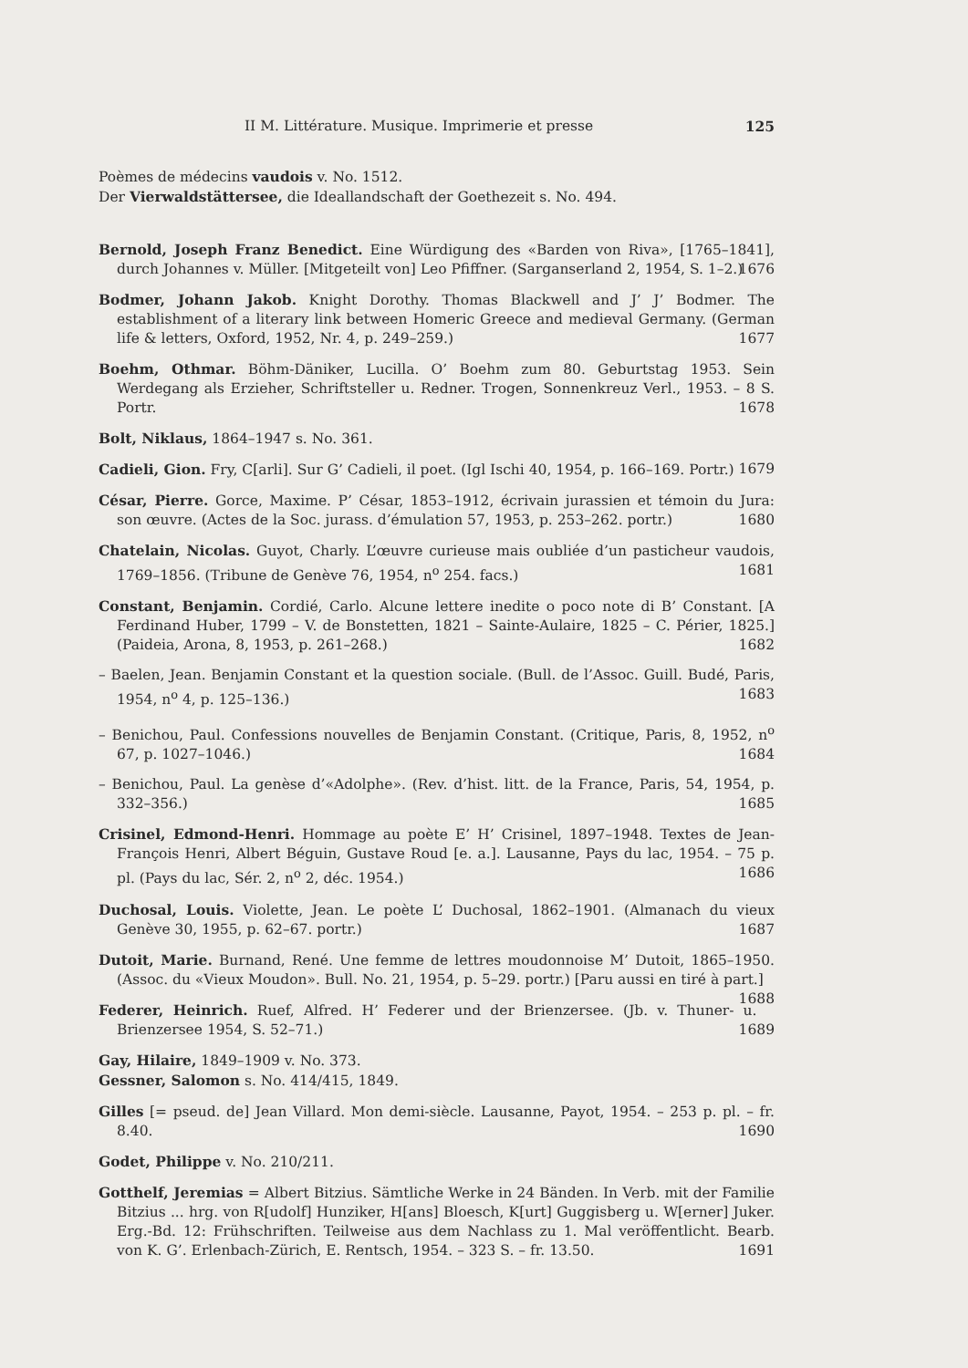II M. Littérature. Musique. Imprimerie et presse 125
Poèmes de médecins vaudois v. No. 1512.
Der Vierwaldstättersee, die Ideallandschaft der Goethezeit s. No. 494.
Bernold, Joseph Franz Benedict. Eine Würdigung des «Barden von Riva», [1765–1841], durch Johannes v. Müller. [Mitgeteilt von] Leo Pfiffner. (Sarganserland 2, 1954, S. 1–2.) 1676
Bodmer, Johann Jakob. Knight Dorothy. Thomas Blackwell and J’ J’ Bodmer. The establishment of a literary link between Homeric Greece and medieval Germany. (German life & letters, Oxford, 1952, Nr. 4, p. 249–259.) 1677
Boehm, Othmar. Böhm-Däniker, Lucilla. O’ Boehm zum 80. Geburtstag 1953. Sein Werdegang als Erzieher, Schriftsteller u. Redner. Trogen, Sonnenkreuz Verl., 1953. – 8 S. Portr. 1678
Bolt, Niklaus, 1864–1947 s. No. 361.
Cadieli, Gion. Fry, C[arli]. Sur G’ Cadieli, il poet. (Igl Ischi 40, 1954, p. 166–169. Portr.) 1679
César, Pierre. Gorce, Maxime. P’ César, 1853–1912, écrivain jurassien et témoin du Jura: son œuvre. (Actes de la Soc. jurass. d’émulation 57, 1953, p. 253–262. portr.) 1680
Chatelain, Nicolas. Guyot, Charly. L’œuvre curieuse mais oubliée d’un pasticheur vaudois, 1769–1856. (Tribune de Genève 76, 1954, n<sup>o</sup> 254. facs.) 1681
Constant, Benjamin. Cordié, Carlo. Alcune lettere inedite o poco note di B’ Constant. [A Ferdinand Huber, 1799 – V. de Bonstetten, 1821 – Sainte-Aulaire, 1825 – C. Périer, 1825.] (Paideia, Arona, 8, 1953, p. 261–268.) 1682
– Baelen, Jean. Benjamin Constant et la question sociale. (Bull. de l’Assoc. Guill. Budé, Paris, 1954, n<sup>o</sup> 4, p. 125–136.) 1683
– Benichou, Paul. Confessions nouvelles de Benjamin Constant. (Critique, Paris, 8, 1952, n<sup>o</sup> 67, p. 1027–1046.) 1684
– Benichou, Paul. La genèse d’«Adolphe». (Rev. d’hist. litt. de la France, Paris, 54, 1954, p. 332–356.) 1685
Crisinel, Edmond-Henri. Hommage au poète E’ H’ Crisinel, 1897–1948. Textes de Jean-François Henri, Albert Béguin, Gustave Roud [e. a.]. Lausanne, Pays du lac, 1954. – 75 p. pl. (Pays du lac, Sér. 2, n<sup>o</sup> 2, déc. 1954.) 1686
Duchosal, Louis. Violette, Jean. Le poète L’ Duchosal, 1862–1901. (Almanach du vieux Genève 30, 1955, p. 62–67. portr.) 1687
Dutoit, Marie. Burnand, René. Une femme de lettres moudonnoise M’ Dutoit, 1865–1950. (Assoc. du «Vieux Moudon». Bull. No. 21, 1954, p. 5–29. portr.) [Paru aussi en tiré à part.] 1688
Federer, Heinrich. Ruef, Alfred. H’ Federer und der Brienzersee. (Jb. v. Thuner- u. Brienzersee 1954, S. 52–71.) 1689
Gay, Hilaire, 1849–1909 v. No. 373.
Gessner, Salomon s. No. 414/415, 1849.
Gilles [= pseud. de] Jean Villard. Mon demi-siècle. Lausanne, Payot, 1954. – 253 p. pl. – fr. 8.40. 1690
Godet, Philippe v. No. 210/211.
Gotthelf, Jeremias = Albert Bitzius. Sämtliche Werke in 24 Bänden. In Verb. mit der Familie Bitzius ... hrg. von R[udolf] Hunziker, H[ans] Bloesch, K[urt] Guggisberg u. W[erner] Juker. Erg.-Bd. 12: Frühschriften. Teilweise aus dem Nachlass zu 1. Mal veröffentlicht. Bearb. von K. G’. Erlenbach-Zürich, E. Rentsch, 1954. – 323 S. – fr. 13.50. 1691